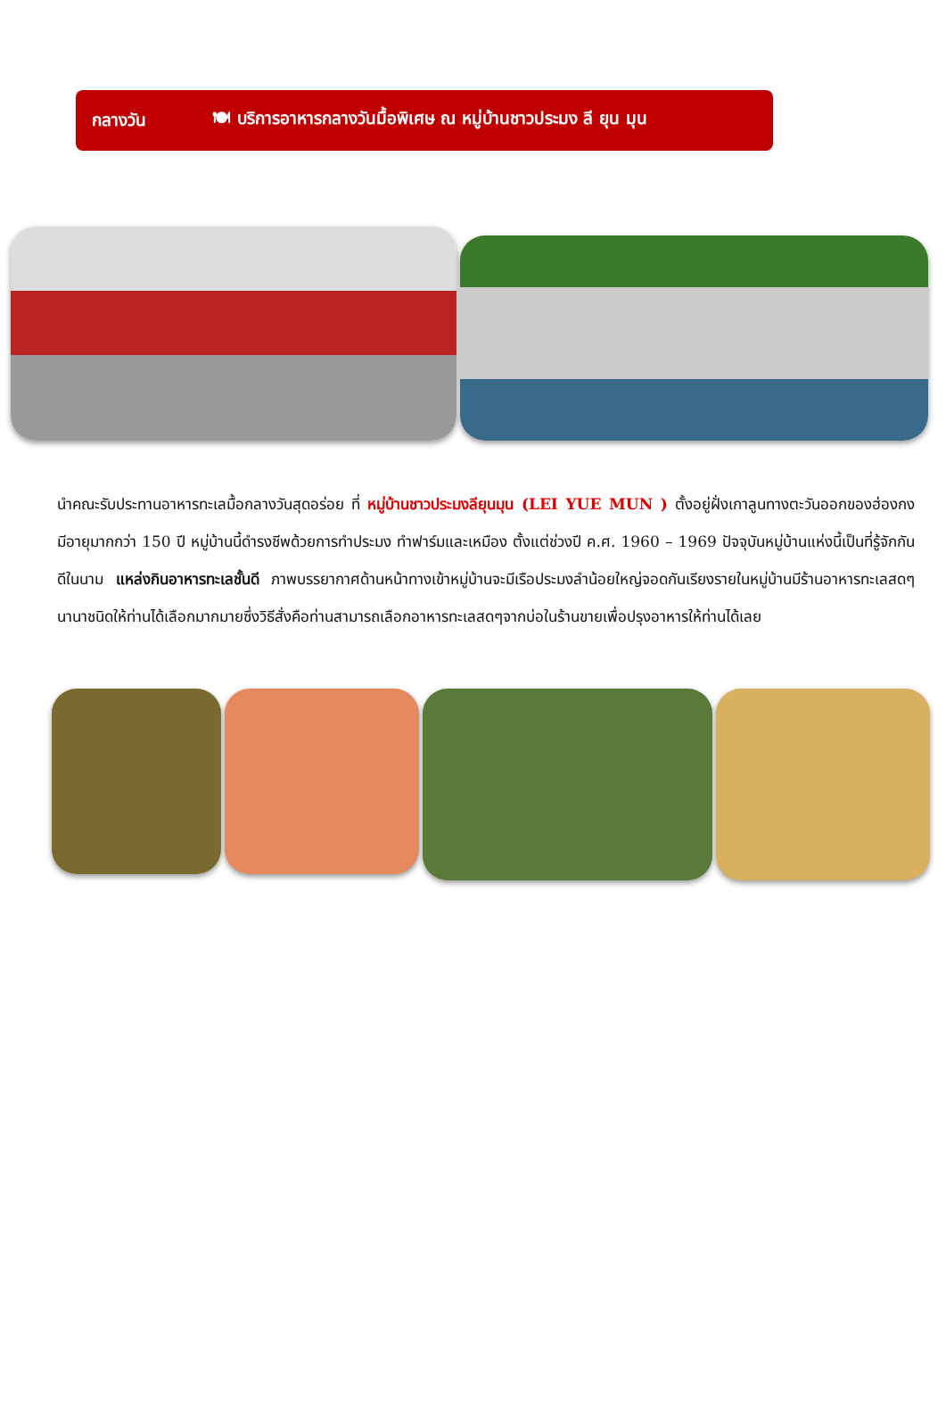กลางวัน 🍽 บริการอาหารกลางวันมื้อพิเศษ ณ หมู่บ้านชาวประมง ลี ยุน มุน
นำคณะรับประทานอาหารทะเลมื้อกลางวันสุดอร่อย ที่ หมู่บ้านชาวประมงลียุนมุน (LEI YUE MUN ) ตั้งอยู่ฝั่งเกาลูนทางตะวันออกของฮ่องกง มีอายุมากกว่า 150 ปี หมู่บ้านนี้ดำรงชีพด้วยการทำประมง ทำฟาร์มและเหมือง ตั้งแต่ช่วงปี ค.ศ. 1960 – 1969 ปัจจุบันหมู่บ้านแห่งนี้เป็นที่รู้จักกันดีในนาม แหล่งกินอาหารทะเลชั้นดี ภาพบรรยากาศด้านหน้าทางเข้าหมู่บ้านจะมีเรือประมงลำน้อยใหญ่จอดกันเรียงรายในหมู่บ้านมีร้านอาหารทะเลสดๆนานาชนิดให้ท่านได้เลือกมากมายซึ่งวิธีสั่งคือท่านสามารถเลือกอาหารทะเลสดๆจากบ่อในร้านขายเพื่อปรุงอาหารให้ท่านได้เลย